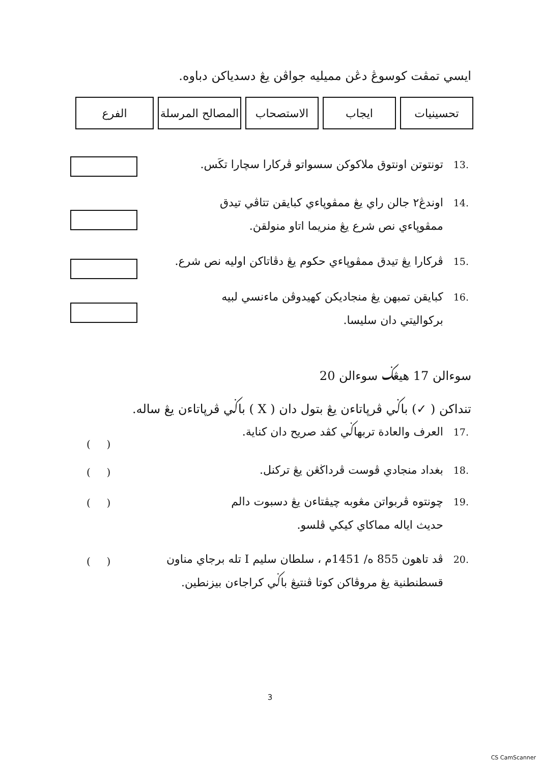ايسي تمڤت كوسوڠ دڠن مميليه جواڤن يڠ دسدياكن دباوه.
تحسينيات ايجاب الاستصحاب المصالح المرسلة
الفرع
13. تونتوتن اونتوق ملاكوكن سسواتو ڤركارا سچارا تكَس.
14. اوندڠ٢ جالن راي يڠ ممڤوڽاءي كبايقن تتاڤي تيدق ممڤوڽاءي نص شرع يڠ منريما اتاو منولقڽ.
15. ڤركارا يڠ تيدق ممڤوڽاءي حكوم يڠ دڤاتاكن اوليه نص شرع.
16. كبايقن تمبهن يڠ منجاديكن كهيدوڤن ماءنسي لبيه بركواليتي دان سليسا.
سوءالن 17 هيڠݢ سوءالن 20
تنداكن ( ✓) باݢي ڤرڽاتاءن يڠ بتول دان ( X ) باݢي ڤرڽاتاءن يڠ ساله.
17. العرف والعادة تربهاݢي كڤد صريح دان كناية.
( )
18. بغداد منجادي ڤوست ڤرداڬڠن يڠ تركنل.
( )
19. چونتوه ڤربواتن مڠوبه چيڤتاءن يڠ دسبوت دالم حديث اياله مماكاي كيكي ڤلسو.
( )
20. ڤد تاهون 855 ه/ 1451م ، سلطان سليم I تله برجاي مناون قسطنطنية يڠ مروڤاكن كوتا ڤنتيڠ باݢي كراجاءن بيزنطين.
( )
3
CS CamScanner